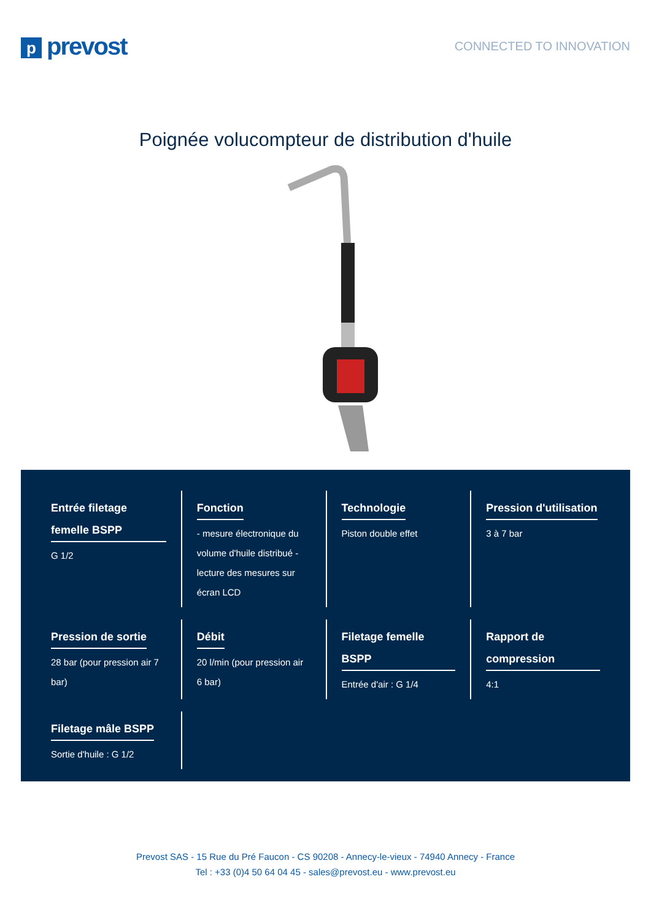pprevost
CONNECTED TO INNOVATION
Poignée volucompteur de distribution d'huile
Entrée filetage femelle BSPP
G 1/2
Fonction
- mesure électronique du volume d'huile distribué - lecture des mesures sur écran LCD
Technologie
Piston double effet
Pression d'utilisation
3 à 7 bar
Pression de sortie
28 bar (pour pression air 7 bar)
Débit
20 l/min (pour pression air 6 bar)
Filetage femelle BSPP
Entrée d'air : G 1/4
Rapport de compression
4:1
Filetage mâle BSPP
Sortie d'huile : G 1/2
Prevost SAS - 15 Rue du Pré Faucon - CS 90208 - Annecy-le-vieux - 74940 Annecy - France
Tel : +33 (0)4 50 64 04 45 - sales@prevost.eu - www.prevost.eu